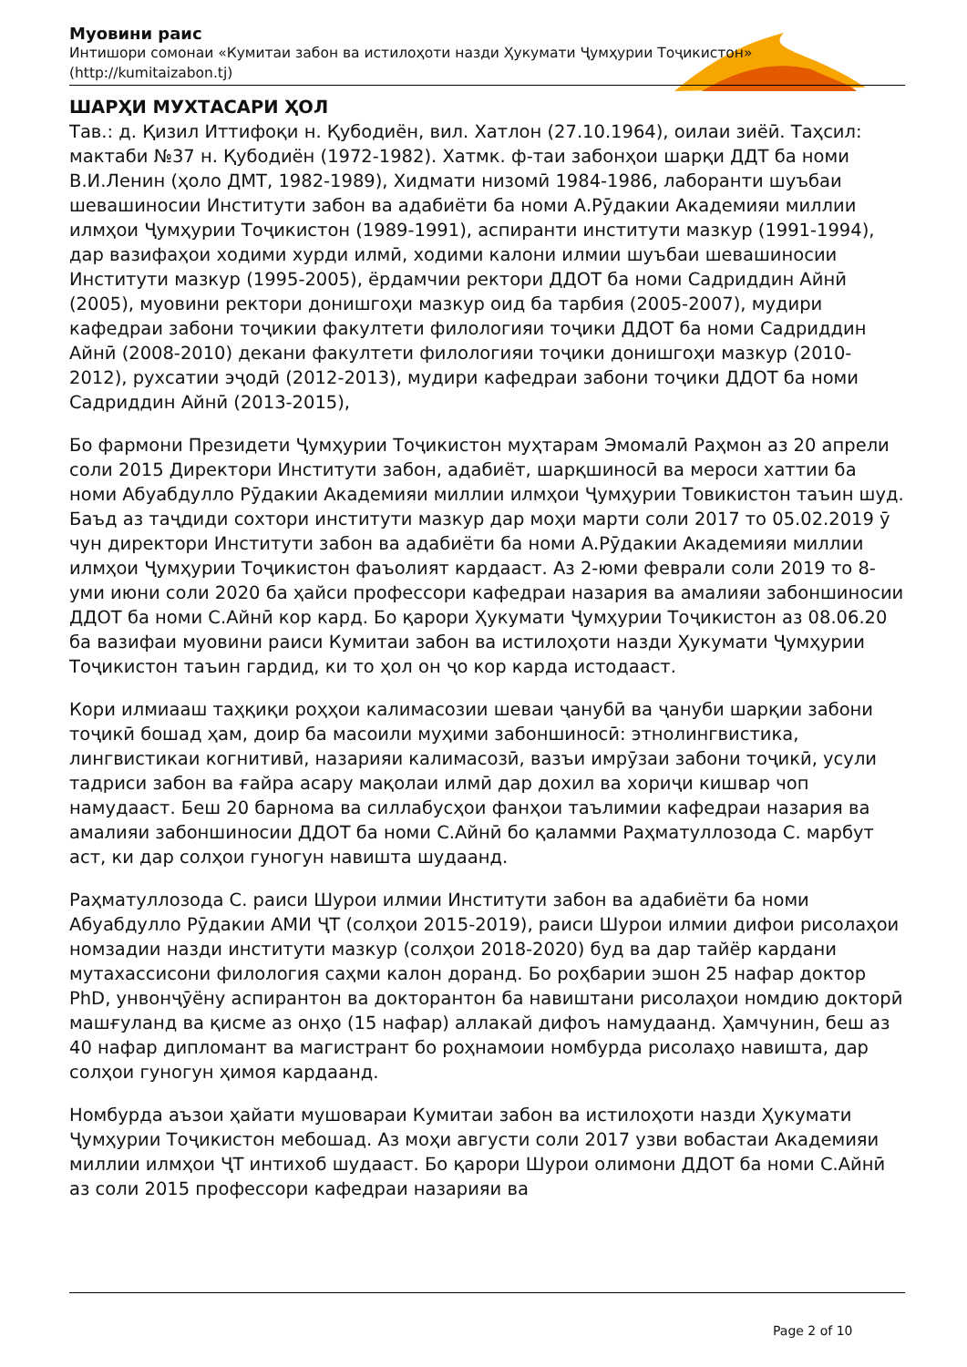Муовини раис
Интишори сомонаи «Кумитаи забон ва истилоҳоти назди Ҳукумати Ҷумҳурии Тоҷикистон»
(http://kumitaizabon.tj)
ШАРҲИ МУХТАСАРИ ҲОЛ
Тав.: д. Қизил Иттифоқи н. Қубодиён, вил. Хатлон (27.10.1964), оилаи зиёӣ. Таҳсил: мактаби №37 н. Қубодиён (1972-1982). Хатмк. ф-таи забонҳои шарқи ДДТ ба номи В.И.Ленин (ҳоло ДМТ, 1982-1989), Хидмати низомӣ 1984-1986, лаборанти шуъбаи шевашиносии Институти забон ва адабиёти ба номи А.Рӯдакии Академияи миллии илмҳои Ҷумҳурии Тоҷикистон (1989-1991), аспиранти институти мазкур (1991-1994), дар вазифаҳои ходими хурди илмӣ, ходими калони илмии шуъбаи шевашиносии Институти мазкур (1995-2005), ёрдамчии ректори ДДОТ ба номи Садриддин Айнӣ (2005), муовини ректори донишгоҳи мазкур оид ба тарбия (2005-2007), мудири кафедраи забони тоҷикии факултети филологияи тоҷики ДДОТ ба номи Садриддин Айнӣ (2008-2010) декани факултети филологияи тоҷики донишгоҳи мазкур (2010-2012), рухсатии эҷодӣ (2012-2013), мудири кафедраи забони тоҷики ДДОТ ба номи Садриддин Айнӣ (2013-2015),
Бо фармони Президети Ҷумҳурии Тоҷикистон муҳтарам Эмомалӣ Раҳмон аз 20 апрели соли 2015 Директори Институти забон, адабиёт, шарқшиносӣ ва мероси хаттии ба номи Абуабдулло Рӯдакии Академияи миллии илмҳои Ҷумҳурии Товикистон таъин шуд. Баъд аз таҷдиди сохтори институти мазкур дар моҳи марти соли 2017 то 05.02.2019 ӯ чун директори Институти забон ва адабиёти ба номи А.Рӯдакии Академияи миллии илмҳои Ҷумҳурии Тоҷикистон фаъолият кардааст. Аз 2-юми феврали соли 2019 то 8-уми июни соли 2020 ба ҳайси профессори кафедраи назария ва амалияи забоншиносии ДДОТ ба номи С.Айнӣ кор кард. Бо қарори Ҳукумати Ҷумҳурии Тоҷикистон аз 08.06.20 ба вазифаи муовини раиси Кумитаи забон ва истилоҳоти назди Ҳукумати Ҷумҳурии Тоҷикистон таъин гардид, ки то ҳол он ҷо кор карда истодааст.
Кори илмиааш таҳқиқи роҳҳои калимасозии шеваи ҷанубӣ ва ҷануби шарқии забони тоҷикӣ бошад ҳам, доир ба масоили муҳими забоншиносӣ: этнолингвистика, лингвистикаи когнитивӣ, назарияи калимасозӣ, вазъи имрӯзаи забони тоҷикӣ, усули тадриси забон ва ғайра асару мақолаи илмӣ дар дохил ва хориҷи кишвар чоп намудааст. Беш 20 барнома ва силлабусҳои фанҳои таълимии кафедраи назария ва амалияи забоншиносии ДДОТ ба номи С.Айнӣ бо қаламми Раҳматуллозода С. марбут аст, ки дар солҳои гуногун навишта шудаанд.
Раҳматуллозода С. раиси Шурои илмии Институти забон ва адабиёти ба номи Абуабдулло Рӯдакии АМИ ҶТ (солҳои 2015-2019), раиси Шурои илмии дифои рисолаҳои номзадии назди институти мазкур (солҳои 2018-2020) буд ва дар тайёр кардани мутахассисони филология саҳми калон доранд. Бо роҳбарии эшон 25 нафар доктор PhD, унвонҷӯёну аспирантон ва докторантон ба навиштани рисолаҳои номдию докторӣ машғуланд ва қисме аз онҳо (15 нафар) аллакай дифоъ намудаанд. Ҳамчунин, беш аз 40 нафар дипломант ва магистрант бо роҳнамоии номбурда рисолаҳо навишта, дар солҳои гуногун ҳимоя кардаанд.
Номбурда аъзои ҳайати мушовараи Кумитаи забон ва истилоҳоти назди Ҳукумати Ҷумҳурии Тоҷикистон мебошад. Аз моҳи августи соли 2017 узви вобастаи Академияи миллии илмҳои ҶТ интихоб шудааст. Бо қарори Шурои олимони ДДОТ ба номи С.Айнӣ аз соли 2015 профессори кафедраи назарияи ва
Page 2 of 10